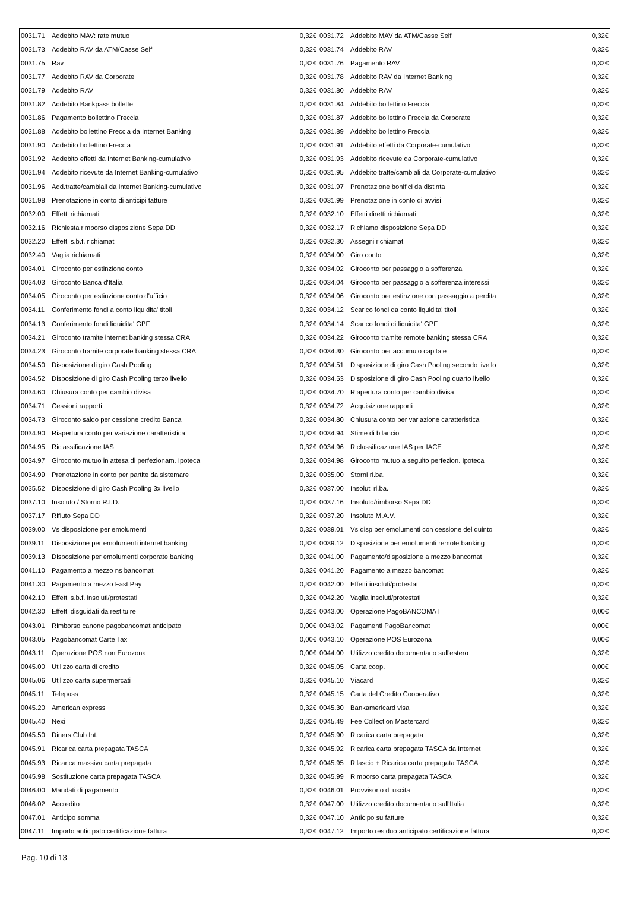| 0031.71 | Addebito MAV: rate mutuo | 0,32€ | 0031.72 | Addebito MAV da ATM/Casse Self | 0,32€ |
| 0031.73 | Addebito RAV da ATM/Casse Self | 0,32€ | 0031.74 | Addebito RAV | 0,32€ |
| 0031.75 | Rav | 0,32€ | 0031.76 | Pagamento RAV | 0,32€ |
| 0031.77 | Addebito RAV da Corporate | 0,32€ | 0031.78 | Addebito RAV da Internet Banking | 0,32€ |
| 0031.79 | Addebito RAV | 0,32€ | 0031.80 | Addebito RAV | 0,32€ |
| 0031.82 | Addebito Bankpass bollette | 0,32€ | 0031.84 | Addebito bollettino Freccia | 0,32€ |
| 0031.86 | Pagamento bollettino Freccia | 0,32€ | 0031.87 | Addebito bollettino Freccia da Corporate | 0,32€ |
| 0031.88 | Addebito bollettino Freccia da Internet Banking | 0,32€ | 0031.89 | Addebito bollettino Freccia | 0,32€ |
| 0031.90 | Addebito bollettino Freccia | 0,32€ | 0031.91 | Addebito effetti da Corporate-cumulativo | 0,32€ |
| 0031.92 | Addebito effetti da Internet Banking-cumulativo | 0,32€ | 0031.93 | Addebito ricevute da Corporate-cumulativo | 0,32€ |
| 0031.94 | Addebito ricevute da Internet Banking-cumulativo | 0,32€ | 0031.95 | Addebito tratte/cambiali da Corporate-cumulativo | 0,32€ |
| 0031.96 | Add.tratte/cambiali da Internet Banking-cumulativo | 0,32€ | 0031.97 | Prenotazione bonifici da distinta | 0,32€ |
| 0031.98 | Prenotazione in conto di anticipi fatture | 0,32€ | 0031.99 | Prenotazione in conto di avvisi | 0,32€ |
| 0032.00 | Effetti richiamati | 0,32€ | 0032.10 | Effetti diretti richiamati | 0,32€ |
| 0032.16 | Richiesta rimborso disposizione Sepa DD | 0,32€ | 0032.17 | Richiamo disposizione Sepa DD | 0,32€ |
| 0032.20 | Effetti s.b.f. richiamati | 0,32€ | 0032.30 | Assegni richiamati | 0,32€ |
| 0032.40 | Vaglia richiamati | 0,32€ | 0034.00 | Giro conto | 0,32€ |
| 0034.01 | Giroconto per estinzione conto | 0,32€ | 0034.02 | Giroconto per passaggio a sofferenza | 0,32€ |
| 0034.03 | Giroconto Banca d'Italia | 0,32€ | 0034.04 | Giroconto per passaggio a sofferenza interessi | 0,32€ |
| 0034.05 | Giroconto per estinzione conto d'ufficio | 0,32€ | 0034.06 | Giroconto per estinzione con passaggio a perdita | 0,32€ |
| 0034.11 | Conferimento fondi a conto liquidita' titoli | 0,32€ | 0034.12 | Scarico fondi da conto liquidita' titoli | 0,32€ |
| 0034.13 | Conferimento fondi liquidita' GPF | 0,32€ | 0034.14 | Scarico fondi di liquidita' GPF | 0,32€ |
| 0034.21 | Giroconto tramite internet banking stessa CRA | 0,32€ | 0034.22 | Giroconto tramite remote banking stessa CRA | 0,32€ |
| 0034.23 | Giroconto tramite corporate banking stessa CRA | 0,32€ | 0034.30 | Giroconto per accumulo capitale | 0,32€ |
| 0034.50 | Disposizione di giro Cash Pooling | 0,32€ | 0034.51 | Disposizione di giro Cash Pooling secondo livello | 0,32€ |
| 0034.52 | Disposizione di giro Cash Pooling terzo livello | 0,32€ | 0034.53 | Disposizione di giro Cash Pooling quarto livello | 0,32€ |
| 0034.60 | Chiusura conto per cambio divisa | 0,32€ | 0034.70 | Riapertura conto per cambio divisa | 0,32€ |
| 0034.71 | Cessioni rapporti | 0,32€ | 0034.72 | Acquisizione rapporti | 0,32€ |
| 0034.73 | Giroconto saldo per cessione credito Banca | 0,32€ | 0034.80 | Chiusura conto per variazione caratteristica | 0,32€ |
| 0034.90 | Riapertura conto per variazione caratteristica | 0,32€ | 0034.94 | Stime di bilancio | 0,32€ |
| 0034.95 | Riclassificazione IAS | 0,32€ | 0034.96 | Riclassificazione IAS per IACE | 0,32€ |
| 0034.97 | Giroconto mutuo in attesa di perfezionam. Ipoteca | 0,32€ | 0034.98 | Giroconto mutuo a seguito perfezion. Ipoteca | 0,32€ |
| 0034.99 | Prenotazione in conto per partite da sistemare | 0,32€ | 0035.00 | Storni ri.ba. | 0,32€ |
| 0035.52 | Disposizione di giro Cash Pooling 3x livello | 0,32€ | 0037.00 | Insoluti ri.ba. | 0,32€ |
| 0037.10 | Insoluto / Storno R.I.D. | 0,32€ | 0037.16 | Insoluto/rimborso Sepa DD | 0,32€ |
| 0037.17 | Rifiuto Sepa DD | 0,32€ | 0037.20 | Insoluto M.A.V. | 0,32€ |
| 0039.00 | Vs disposizione per emolumenti | 0,32€ | 0039.01 | Vs disp per emolumenti con cessione del quinto | 0,32€ |
| 0039.11 | Disposizione per emolumenti internet banking | 0,32€ | 0039.12 | Disposizione per emolumenti remote banking | 0,32€ |
| 0039.13 | Disposizione per emolumenti corporate banking | 0,32€ | 0041.00 | Pagamento/disposizione a mezzo bancomat | 0,32€ |
| 0041.10 | Pagamento a mezzo ns bancomat | 0,32€ | 0041.20 | Pagamento a mezzo bancomat | 0,32€ |
| 0041.30 | Pagamento a mezzo Fast Pay | 0,32€ | 0042.00 | Effetti insoluti/protestati | 0,32€ |
| 0042.10 | Effetti s.b.f. insoluti/protestati | 0,32€ | 0042.20 | Vaglia insoluti/protestati | 0,32€ |
| 0042.30 | Effetti disguidati da restituire | 0,32€ | 0043.00 | Operazione PagoBANCOMAT | 0,00€ |
| 0043.01 | Rimborso canone pagobancomat anticipato | 0,00€ | 0043.02 | Pagamenti PagoBancomat | 0,00€ |
| 0043.05 | Pagobancomat Carte Taxi | 0,00€ | 0043.10 | Operazione POS Eurozona | 0,00€ |
| 0043.11 | Operazione POS non Eurozona | 0,00€ | 0044.00 | Utilizzo credito documentario sull'estero | 0,32€ |
| 0045.00 | Utilizzo carta di credito | 0,32€ | 0045.05 | Carta coop. | 0,00€ |
| 0045.06 | Utilizzo carta supermercati | 0,32€ | 0045.10 | Viacard | 0,32€ |
| 0045.11 | Telepass | 0,32€ | 0045.15 | Carta del Credito Cooperativo | 0,32€ |
| 0045.20 | American express | 0,32€ | 0045.30 | Bankamericard visa | 0,32€ |
| 0045.40 | Nexi | 0,32€ | 0045.49 | Fee Collection Mastercard | 0,32€ |
| 0045.50 | Diners Club Int. | 0,32€ | 0045.90 | Ricarica carta prepagata | 0,32€ |
| 0045.91 | Ricarica carta prepagata TASCA | 0,32€ | 0045.92 | Ricarica carta prepagata TASCA da Internet | 0,32€ |
| 0045.93 | Ricarica massiva carta prepagata | 0,32€ | 0045.95 | Rilascio + Ricarica carta prepagata TASCA | 0,32€ |
| 0045.98 | Sostituzione carta prepagata TASCA | 0,32€ | 0045.99 | Rimborso carta prepagata TASCA | 0,32€ |
| 0046.00 | Mandati di pagamento | 0,32€ | 0046.01 | Provvisorio di uscita | 0,32€ |
| 0046.02 | Accredito | 0,32€ | 0047.00 | Utilizzo credito documentario sull'Italia | 0,32€ |
| 0047.01 | Anticipo somma | 0,32€ | 0047.10 | Anticipo su fatture | 0,32€ |
| 0047.11 | Importo anticipato certificazione fattura | 0,32€ | 0047.12 | Importo residuo anticipato certificazione fattura | 0,32€ |
Pag. 10 di 13